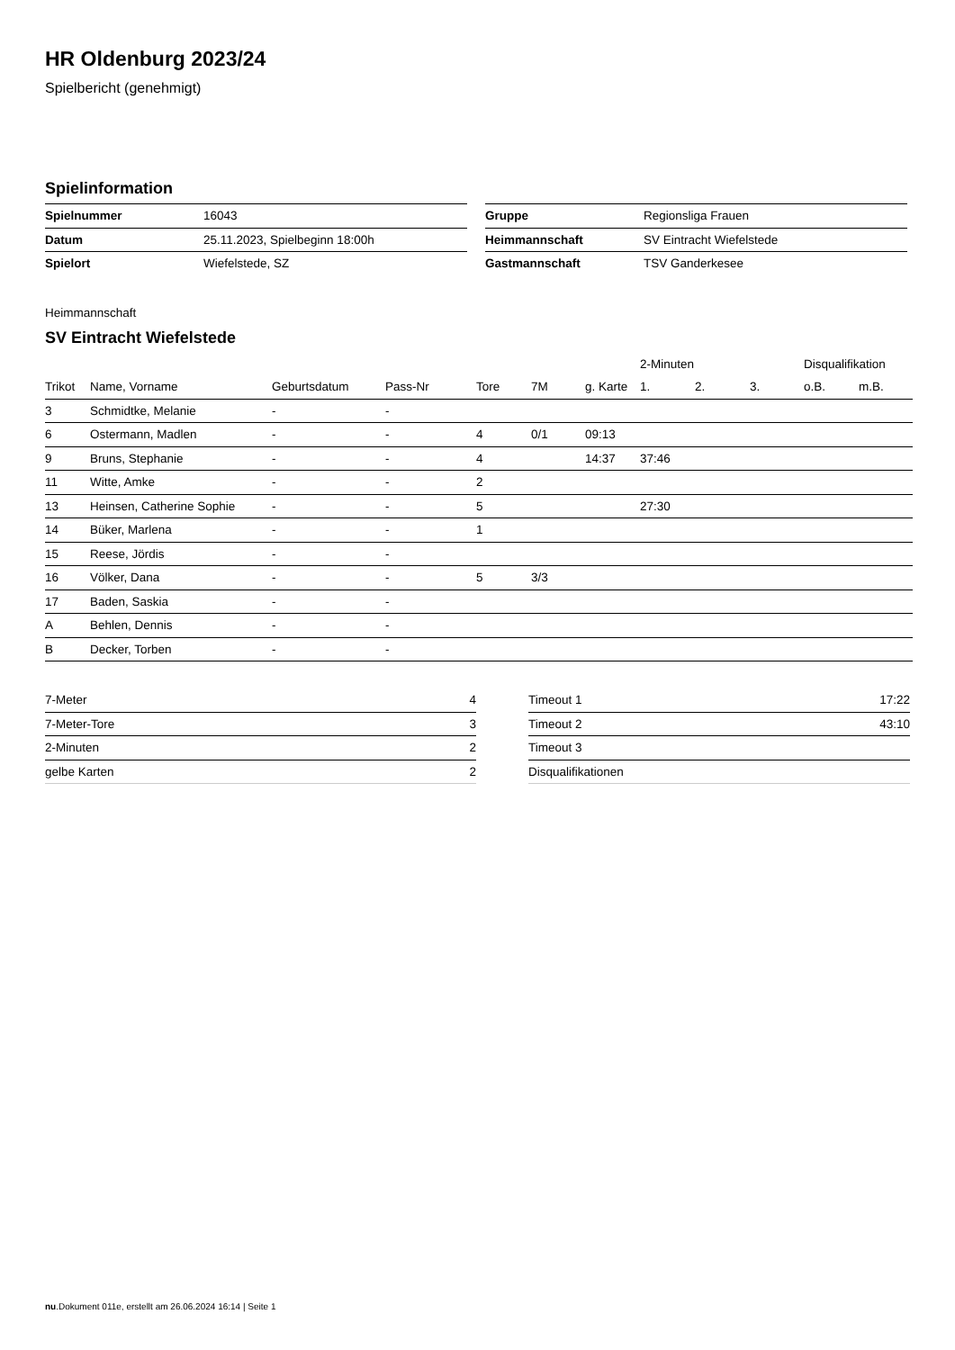HR Oldenburg 2023/24
Spielbericht (genehmigt)
Spielinformation
| Spielnummer | 16043 |
| Datum | 25.11.2023, Spielbeginn 18:00h |
| Spielort | Wiefelstede, SZ |
| Gruppe | Regionsliga Frauen |
| Heimmannschaft | SV Eintracht Wiefelstede |
| Gastmannschaft | TSV Ganderkesee |
Heimmannschaft
SV Eintracht Wiefelstede
| | | | | | | | 2-Minuten | | | Disqualifikation | |
| --- | --- | --- | --- | --- | --- | --- | --- | --- | --- | --- | --- |
| Trikot | Name, Vorname | Geburtsdatum | Pass-Nr | Tore | 7M | g. Karte | 1. | 2. | 3. | o.B. | m.B. |
| 3 | Schmidtke, Melanie | - | - | | | | | | | | |
| 6 | Ostermann, Madlen | - | - | 4 | 0/1 | 09:13 | | | | | |
| 9 | Bruns, Stephanie | - | - | 4 | | 14:37 | 37:46 | | | | |
| 11 | Witte, Amke | - | - | 2 | | | | | | | |
| 13 | Heinsen, Catherine Sophie | - | - | 5 | | | 27:30 | | | | |
| 14 | Büker, Marlena | - | - | 1 | | | | | | | |
| 15 | Reese, Jördis | - | - | | | | | | | | |
| 16 | Völker, Dana | - | - | 5 | 3/3 | | | | | | |
| 17 | Baden, Saskia | - | - | | | | | | | | |
| A | Behlen, Dennis | - | - | | | | | | | | |
| B | Decker, Torben | - | - | | | | | | | | |
| 7-Meter | 4 |
| 7-Meter-Tore | 3 |
| 2-Minuten | 2 |
| gelbe Karten | 2 |
| Timeout 1 | 17:22 |
| Timeout 2 | 43:10 |
| Timeout 3 | |
| Disqualifikationen | |
nu.Dokument 011e, erstellt am 26.06.2024 16:14 | Seite 1